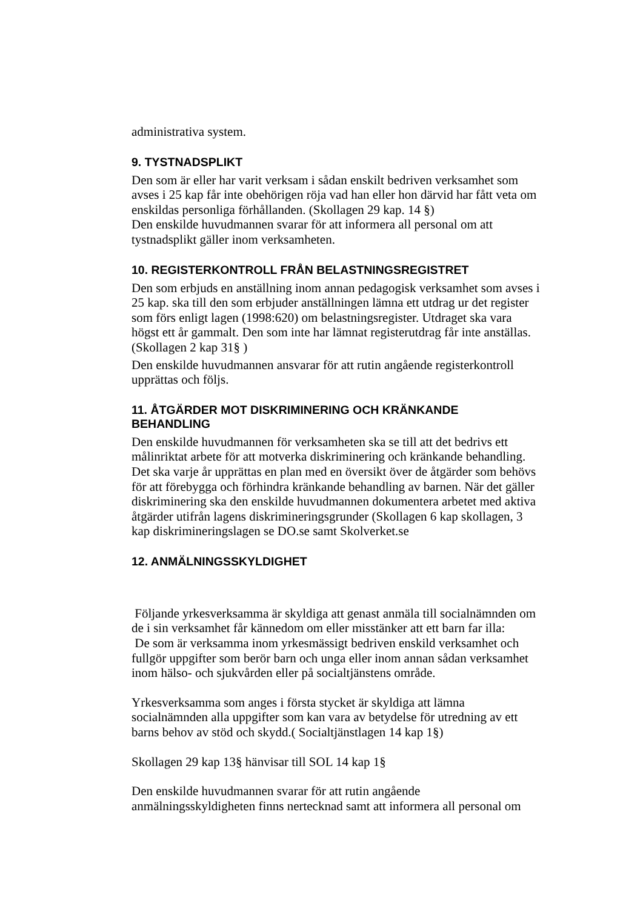administrativa system.
9. TYSTNADSPLIKT
Den som är eller har varit verksam i sådan enskilt bedriven verksamhet som avses i 25 kap får inte obehörigen röja vad han eller hon därvid har fått veta om enskildas personliga förhållanden. (Skollagen 29 kap. 14 §)
Den enskilde huvudmannen svarar för att informera all personal om att tystnadsplikt gäller inom verksamheten.
10. REGISTERKONTROLL FRÅN BELASTNINGSREGISTRET
Den som erbjuds en anställning inom annan pedagogisk verksamhet som avses i 25 kap. ska till den som erbjuder anställningen lämna ett utdrag ur det register som förs enligt lagen (1998:620) om belastningsregister. Utdraget ska vara högst ett år gammalt. Den som inte har lämnat registerutdrag får inte anställas.(Skollagen 2 kap 31§ )
Den enskilde huvudmannen ansvarar för att rutin angående registerkontroll upprättas och följs.
11. ÅTGÄRDER MOT DISKRIMINERING OCH KRÄNKANDE BEHANDLING
Den enskilde huvudmannen för verksamheten ska se till att det bedrivs ett målinriktat arbete för att motverka diskriminering och kränkande behandling. Det ska varje år upprättas en plan med en översikt över de åtgärder som behövs för att förebygga och förhindra kränkande behandling av barnen. När det gäller diskriminering ska den enskilde huvudmannen dokumentera arbetet med aktiva åtgärder utifrån lagens diskrimineringsgrunder (Skollagen 6 kap skollagen, 3 kap diskrimineringslagen se DO.se samt Skolverket.se
12. ANMÄLNINGSSKYLDIGHET
Följande yrkesverksamma är skyldiga att genast anmäla till socialnämnden om de i sin verksamhet får kännedom om eller misstänker att ett barn far illa:
De som är verksamma inom yrkesmässigt bedriven enskild verksamhet och fullgör uppgifter som berör barn och unga eller inom annan sådan verksamhet inom hälso- och sjukvården eller på socialtjänstens område.
Yrkesverksamma som anges i första stycket är skyldiga att lämna socialnämnden alla uppgifter som kan vara av betydelse för utredning av ett barns behov av stöd och skydd.( Socialtjänstlagen 14 kap 1§)
Skollagen 29 kap 13§ hänvisar till SOL 14 kap 1§
Den enskilde huvudmannen svarar för att rutin angående anmälningsskyldigheten finns nertecknad samt att informera all personal om